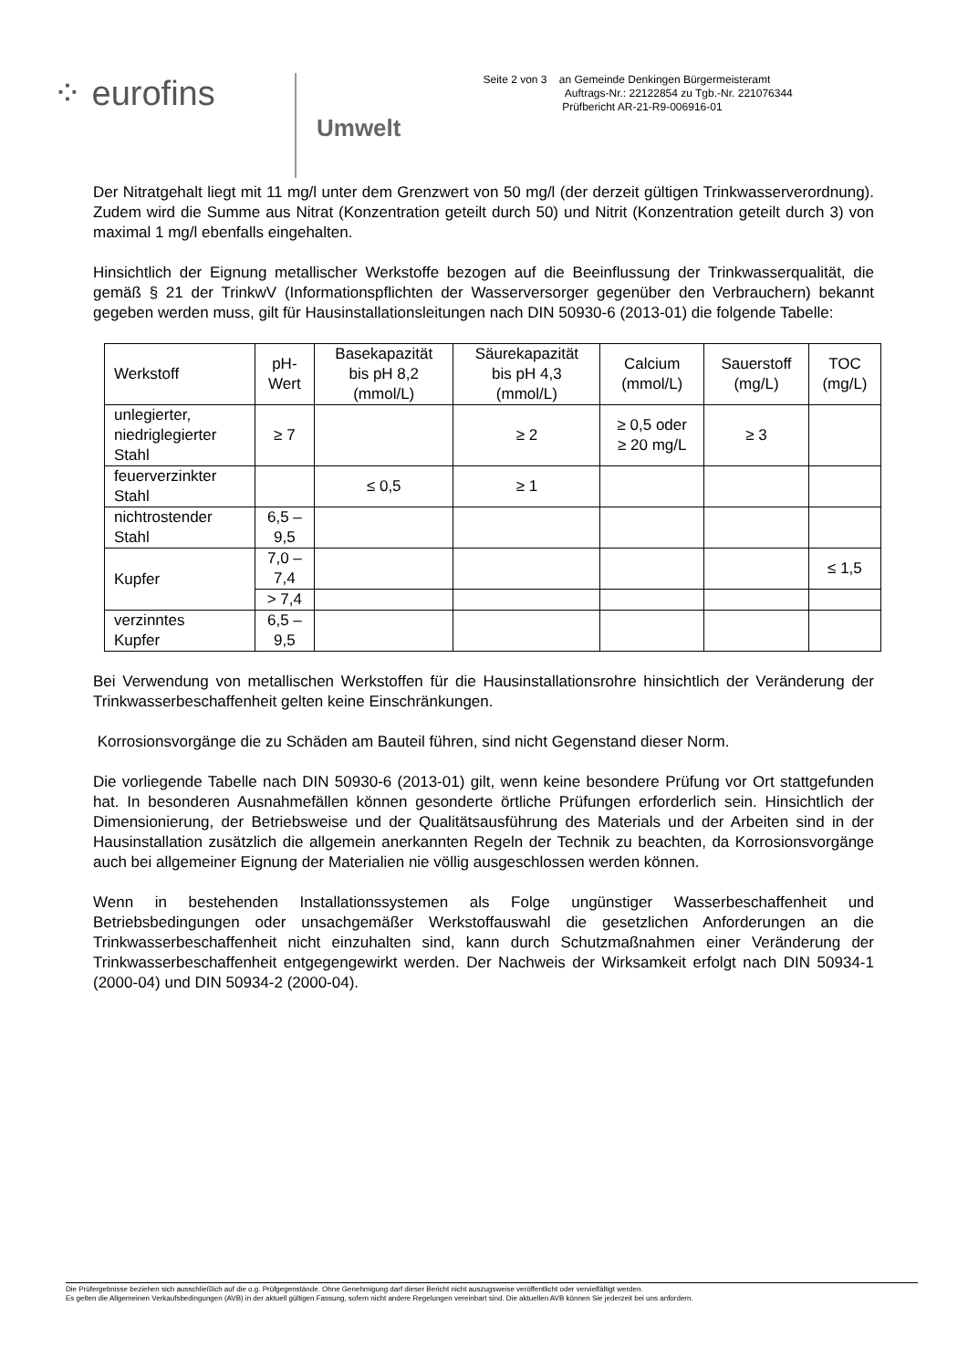⁘ eurofins
Umwelt
Seite 2 von 3 an Gemeinde Denkingen Bürgermeisteramt
Auftrags-Nr.: 22122854 zu Tgb.-Nr. 221076344
Prüfbericht AR-21-R9-006916-01
Der Nitratgehalt liegt mit 11 mg/l unter dem Grenzwert von 50 mg/l (der derzeit gültigen Trinkwasserverordnung). Zudem wird die Summe aus Nitrat (Konzentration geteilt durch 50) und Nitrit (Konzentration geteilt durch 3) von maximal 1 mg/l ebenfalls eingehalten.
Hinsichtlich der Eignung metallischer Werkstoffe bezogen auf die Beeinflussung der Trinkwasserqualität, die gemäß § 21 der TrinkwV (Informationspflichten der Wasserversorger gegenüber den Verbrauchern) bekannt gegeben werden muss, gilt für Hausinstallationsleitungen nach DIN 50930-6 (2013-01) die folgende Tabelle:
| Werkstoff | pH- Wert | Basekapazität bis pH 8,2 (mmol/L) | Säurekapazität bis pH 4,3 (mmol/L) | Calcium (mmol/L) | Sauerstoff (mg/L) | TOC (mg/L) |
| --- | --- | --- | --- | --- | --- | --- |
| unlegierter, niedriglegierter Stahl | ≥ 7 | | ≥ 2 | ≥ 0,5 oder ≥ 20 mg/L | ≥ 3 | |
| feuerverzinkter Stahl | | ≤ 0,5 | ≥ 1 | | | |
| nichtrostender Stahl | 6,5 – 9,5 | | | | | |
| Kupfer | 7,0 – 7,4 | | | | | ≤ 1,5 |
| | > 7,4 | | | | | |
| verzinntes Kupfer | 6,5 – 9,5 | | | | | |
Bei Verwendung von metallischen Werkstoffen für die Hausinstallationsrohre hinsichtlich der Veränderung der Trinkwasserbeschaffenheit gelten keine Einschränkungen.
Korrosionsvorgänge die zu Schäden am Bauteil führen, sind nicht Gegenstand dieser Norm.
Die vorliegende Tabelle nach DIN 50930-6 (2013-01) gilt, wenn keine besondere Prüfung vor Ort stattgefunden hat. In besonderen Ausnahmefällen können gesonderte örtliche Prüfungen erforderlich sein. Hinsichtlich der Dimensionierung, der Betriebsweise und der Qualitätsausführung des Materials und der Arbeiten sind in der Hausinstallation zusätzlich die allgemein anerkannten Regeln der Technik zu beachten, da Korrosionsvorgänge auch bei allgemeiner Eignung der Materialien nie völlig ausgeschlossen werden können.
Wenn in bestehenden Installationssystemen als Folge ungünstiger Wasserbeschaffenheit und Betriebsbedingungen oder unsachgemäßer Werkstoffauswahl die gesetzlichen Anforderungen an die Trinkwasserbeschaffenheit nicht einzuhalten sind, kann durch Schutzmaßnahmen einer Veränderung der Trinkwasserbeschaffenheit entgegengewirkt werden. Der Nachweis der Wirksamkeit erfolgt nach DIN 50934-1 (2000-04) und DIN 50934-2 (2000-04).
Die Prüfergebnisse beziehen sich ausschließlich auf die o.g. Prüfgegenstände. Ohne Genehmigung darf dieser Bericht nicht auszugsweise veröffentlicht oder vervielfältigt werden.
Es gelten die Allgemeinen Verkaufsbedingungen (AVB) in der aktuell gültigen Fassung, sofern nicht andere Regelungen vereinbart sind. Die aktuellen AVB können Sie jederzeit bei uns anfordern.